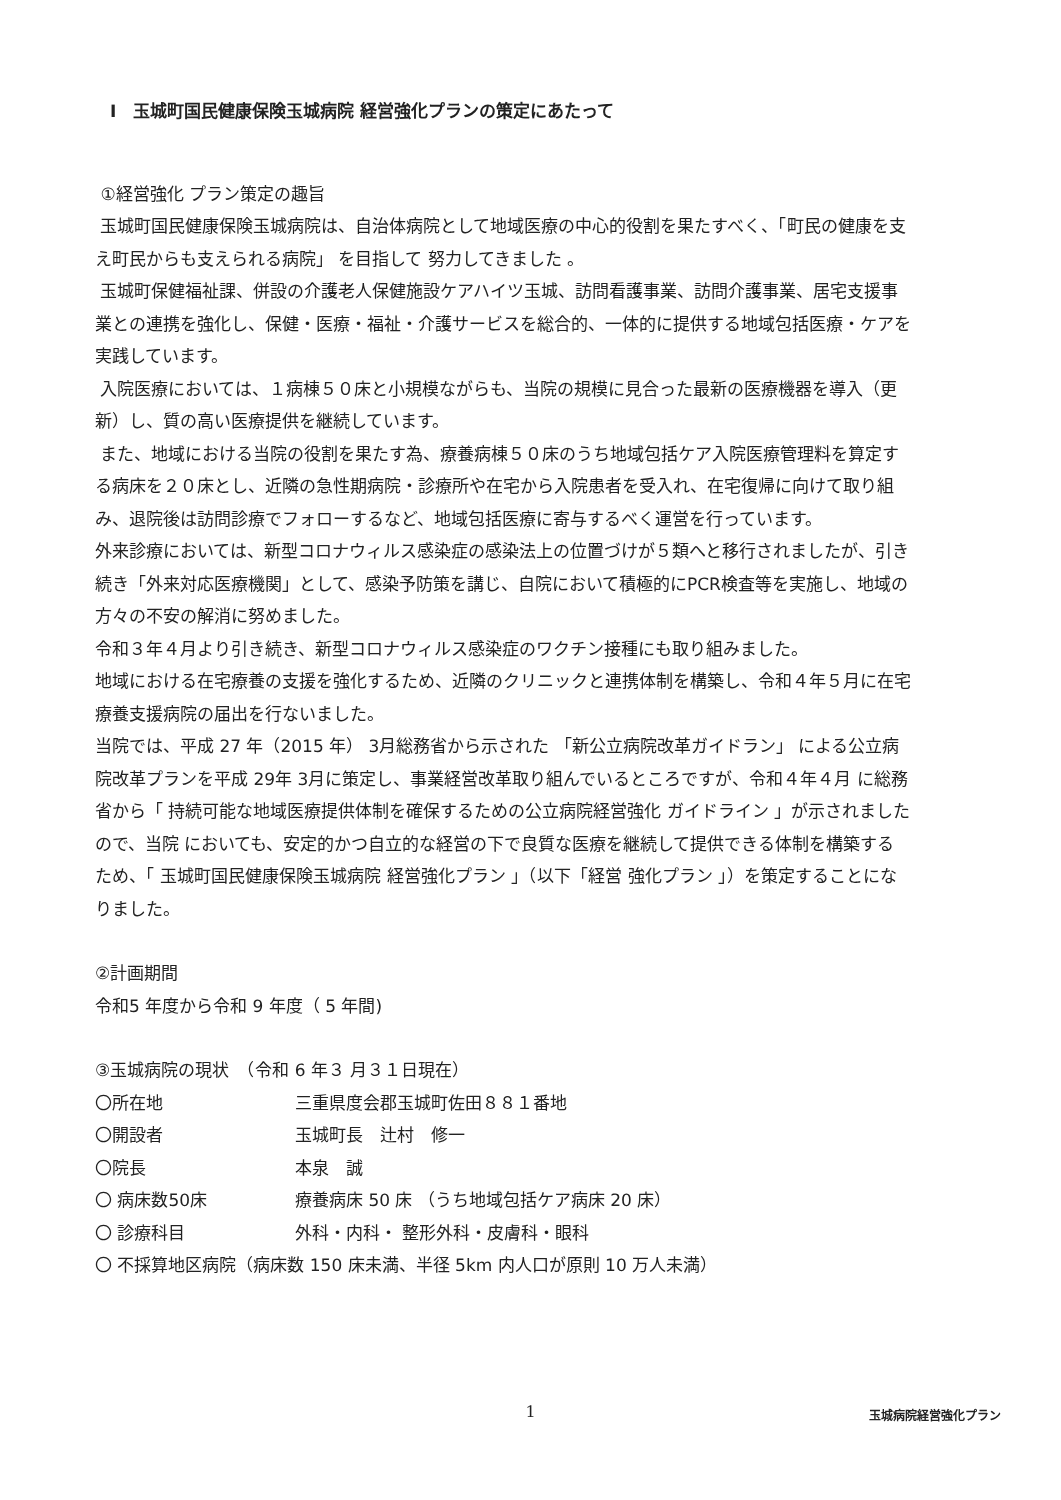Ⅰ　玉城町国民健康保険玉城病院 経営強化プランの策定にあたって
①経営強化 プラン策定の趣旨
玉城町国民健康保険玉城病院は、自治体病院として地域医療の中心的役割を果たすべく、「町民の健康を支え町民からも支えられる病院」 を目指して 努力してきました 。
玉城町保健福祉課、併設の介護老人保健施設ケアハイツ玉城、訪問看護事業、訪問介護事業、居宅支援事業との連携を強化し、保健・医療・福祉・介護サービスを総合的、一体的に提供する地域包括医療・ケアを実践しています。
入院医療においては、１病棟５０床と小規模ながらも、当院の規模に見合った最新の医療機器を導入（更新）し、質の高い医療提供を継続しています。
また、地域における当院の役割を果たす為、療養病棟５０床のうち地域包括ケア入院医療管理料を算定する病床を２０床とし、近隣の急性期病院・診療所や在宅から入院患者を受入れ、在宅復帰に向けて取り組み、退院後は訪問診療でフォローするなど、地域包括医療に寄与するべく運営を行っています。
外来診療においては、新型コロナウィルス感染症の感染法上の位置づけが５類へと移行されましたが、引き続き「外来対応医療機関」として、感染予防策を講じ、自院において積極的にPCR検査等を実施し、地域の方々の不安の解消に努めました。
令和３年４月より引き続き、新型コロナウィルス感染症のワクチン接種にも取り組みました。
地域における在宅療養の支援を強化するため、近隣のクリニックと連携体制を構築し、令和４年５月に在宅療養支援病院の届出を行ないました。
当院では、平成 27 年（2015 年） 3月総務省から示された 「新公立病院改革ガイドラン」 による公立病院改革プランを平成 29年 3月に策定し、事業経営改革取り組んでいるところですが、令和４年４月 に総務省から「 持続可能な地域医療提供体制を確保するための公立病院経営強化 ガイドライン 」が示されましたので、当院 においても、安定的かつ自立的な経営の下で良質な医療を継続して提供できる体制を構築するため、「 玉城町国民健康保険玉城病院 経営強化プラン 」（以下「経営 強化プラン 」）を策定することになりました。
②計画期間
令和5 年度から令和 9 年度（ 5 年間)
③玉城病院の現状　（令和 6 年３ 月３１日現在）
〇所在地 三重県度会郡玉城町佐田８８１番地
〇開設者 玉城町長　辻村　修一
〇院長 本泉　誠
〇 病床数50床 療養病床 50 床 （うち地域包括ケア病床 20 床）
〇 診療科目 外科・内科・ 整形外科・皮膚科・眼科
〇 不採算地区病院（病床数 150 床未満、半径 5km 内人口が原則 10 万人未満）
1
玉城病院経営強化プラン